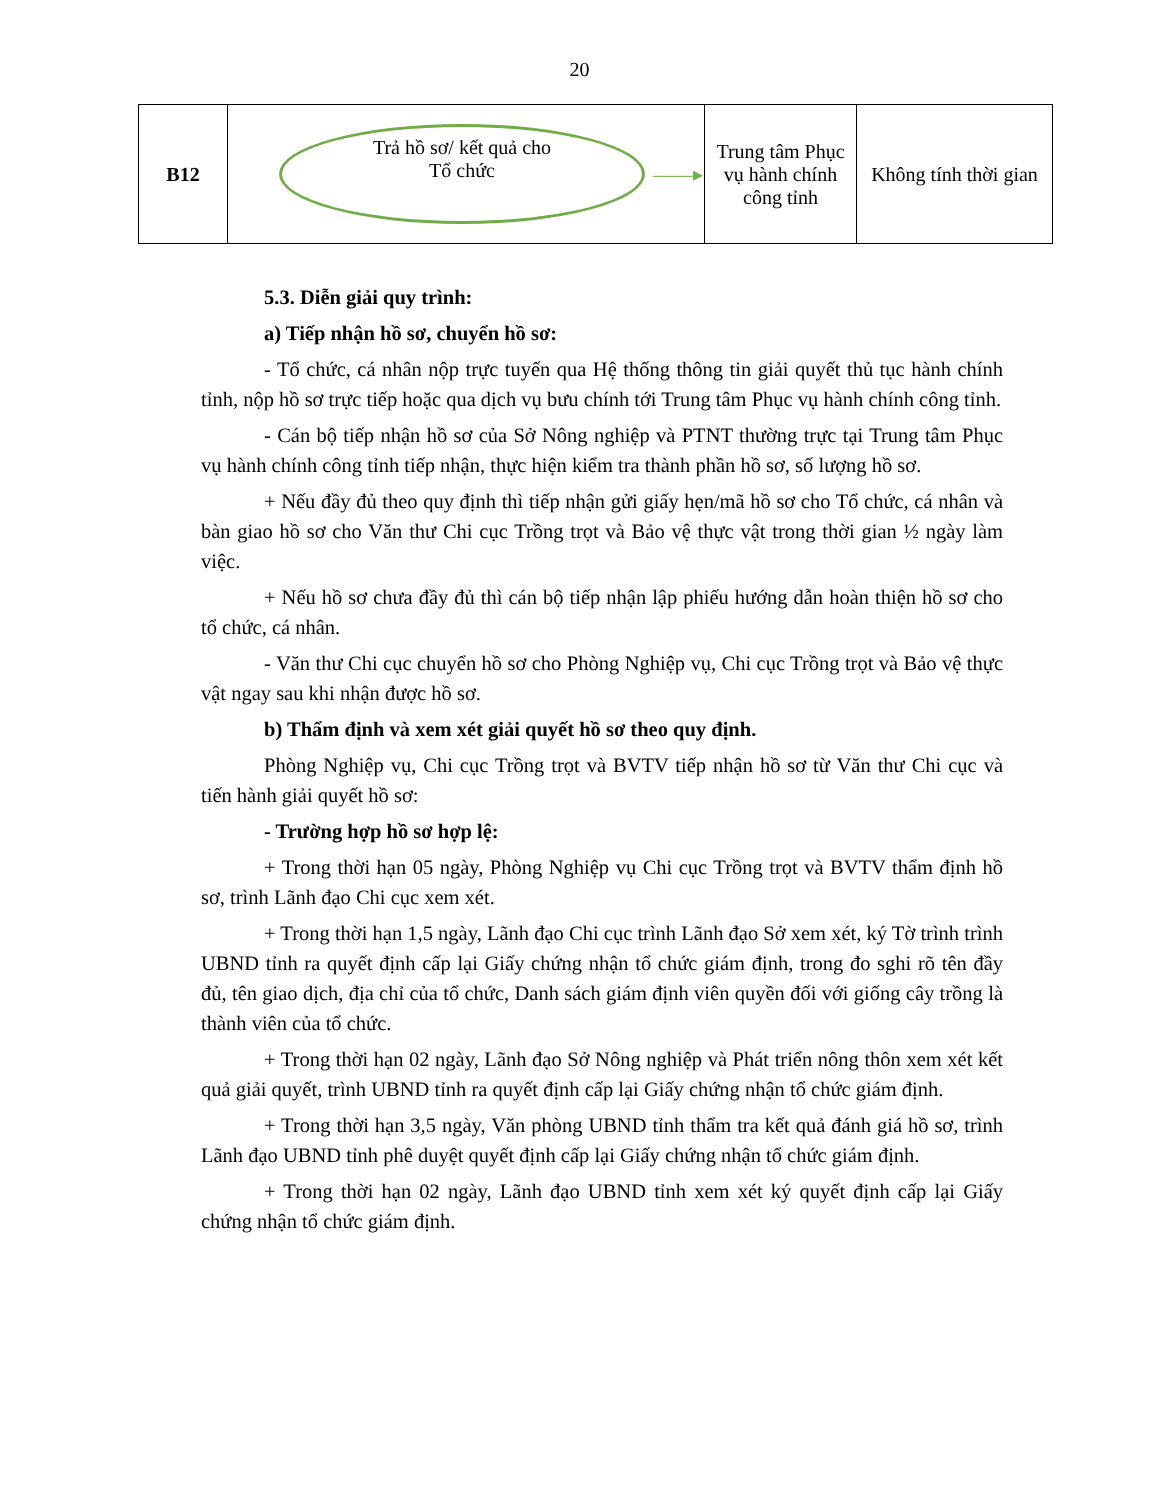20
| B12 | Trả hồ sơ/ kết quả cho Tổ chức ——▸ | Trung tâm Phục vụ hành chính công tỉnh | Không tính thời gian |
5.3. Diễn giải quy trình:
a) Tiếp nhận hồ sơ, chuyển hồ sơ:
- Tổ chức, cá nhân nộp trực tuyến qua Hệ thống thông tin giải quyết thủ tục hành chính tỉnh, nộp hồ sơ trực tiếp hoặc qua dịch vụ bưu chính tới Trung tâm Phục vụ hành chính công tỉnh.
- Cán bộ tiếp nhận hồ sơ của Sở Nông nghiệp và PTNT thường trực tại Trung tâm Phục vụ hành chính công tỉnh tiếp nhận, thực hiện kiểm tra thành phần hồ sơ, số lượng hồ sơ.
+ Nếu đầy đủ theo quy định thì tiếp nhận gửi giấy hẹn/mã hồ sơ cho Tổ chức, cá nhân và bàn giao hồ sơ cho Văn thư Chi cục Trồng trọt và Bảo vệ thực vật trong thời gian ½ ngày làm việc.
+ Nếu hồ sơ chưa đầy đủ thì cán bộ tiếp nhận lập phiếu hướng dẫn hoàn thiện hồ sơ cho tổ chức, cá nhân.
- Văn thư Chi cục chuyển hồ sơ cho Phòng Nghiệp vụ, Chi cục Trồng trọt và Bảo vệ thực vật ngay sau khi nhận được hồ sơ.
b) Thẩm định và xem xét giải quyết hồ sơ theo quy định.
Phòng Nghiệp vụ, Chi cục Trồng trọt và BVTV tiếp nhận hồ sơ từ Văn thư Chi cục và tiến hành giải quyết hồ sơ:
- Trường hợp hồ sơ hợp lệ:
+ Trong thời hạn 05 ngày, Phòng Nghiệp vụ Chi cục Trồng trọt và BVTV thẩm định hồ sơ, trình Lãnh đạo Chi cục xem xét.
+ Trong thời hạn 1,5 ngày, Lãnh đạo Chi cục trình Lãnh đạo Sở xem xét, ký Tờ trình trình UBND tỉnh ra quyết định cấp lại Giấy chứng nhận tổ chức giám định, trong đo sghi rõ tên đầy đủ, tên giao dịch, địa chỉ của tổ chức, Danh sách giám định viên quyền đối với giống cây trồng là thành viên của tổ chức.
+ Trong thời hạn 02 ngày, Lãnh đạo Sở Nông nghiệp và Phát triển nông thôn xem xét kết quả giải quyết, trình UBND tỉnh ra quyết định cấp lại Giấy chứng nhận tổ chức giám định.
+ Trong thời hạn 3,5 ngày, Văn phòng UBND tỉnh thẩm tra kết quả đánh giá hồ sơ, trình Lãnh đạo UBND tỉnh phê duyệt quyết định cấp lại Giấy chứng nhận tổ chức giám định.
+ Trong thời hạn 02 ngày, Lãnh đạo UBND tỉnh xem xét ký quyết định cấp lại Giấy chứng nhận tổ chức giám định.